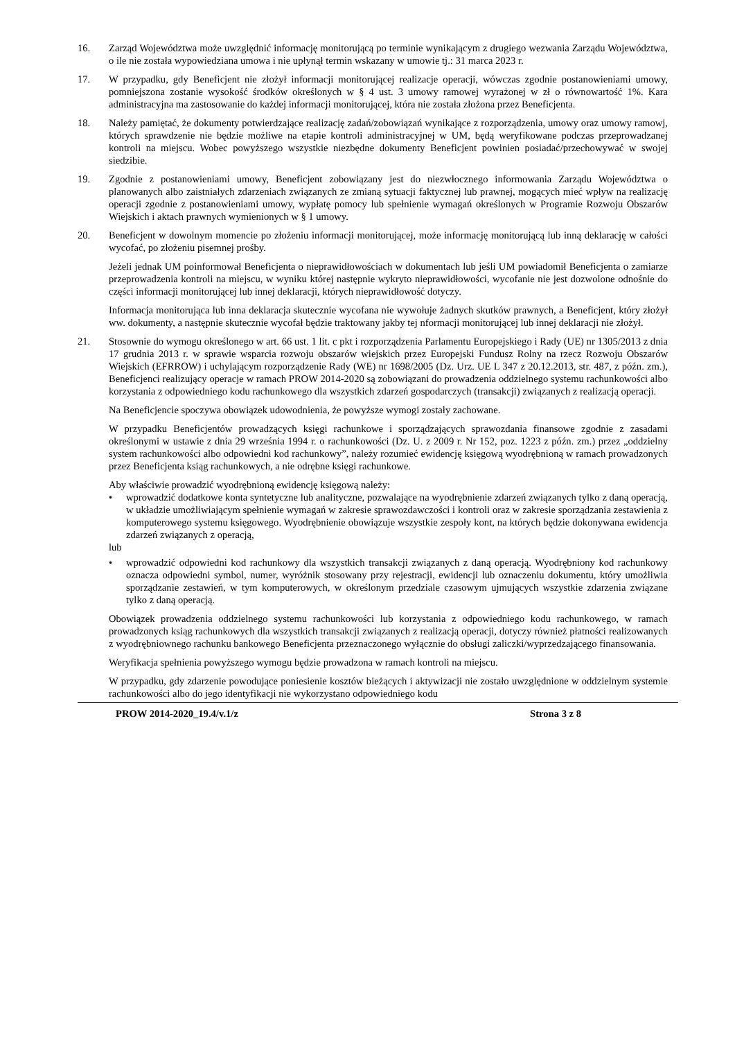16. Zarząd Województwa może uwzględnić informację monitorującą po terminie wynikającym z drugiego wezwania Zarządu Województwa, o ile nie została wypowiedziana umowa i nie upłynął termin wskazany w umowie tj.: 31 marca 2023 r.
17. W przypadku, gdy Beneficjent nie złożył informacji monitorującej realizacje operacji, wówczas zgodnie postanowieniami umowy, pomniejszona zostanie wysokość środków określonych w § 4 ust. 3 umowy ramowej wyrażonej w zł o równowartość 1%. Kara administracyjna ma zastosowanie do każdej informacji monitorującej, która nie została złożona przez Beneficjenta.
18. Należy pamiętać, że dokumenty potwierdzające realizację zadań/zobowiązań wynikające z rozporządzenia, umowy oraz umowy ramowj, których sprawdzenie nie będzie możliwe na etapie kontroli administracyjnej w UM, będą weryfikowane podczas przeprowadzanej kontroli na miejscu. Wobec powyższego wszystkie niezbędne dokumenty Beneficjent powinien posiadać/przechowywać w swojej siedzibie.
19. Zgodnie z postanowieniami umowy, Beneficjent zobowiązany jest do niezwłocznego informowania Zarządu Województwa o planowanych albo zaistniałych zdarzeniach związanych ze zmianą sytuacji faktycznej lub prawnej, mogących mieć wpływ na realizację operacji zgodnie z postanowieniami umowy, wypłatę pomocy lub spełnienie wymagań określonych w Programie Rozwoju Obszarów Wiejskich i aktach prawnych wymienionych w § 1 umowy.
20. Beneficjent w dowolnym momencie po złożeniu informacji monitorującej, może informację monitorującą lub inną deklarację w całości wycofać, po złożeniu pisemnej prośby.
Jeżeli jednak UM poinformował Beneficjenta o nieprawidłowościach w dokumentach lub jeśli UM powiadomił Beneficjenta o zamiarze przeprowadzenia kontroli na miejscu, w wyniku której następnie wykryto nieprawidłowości, wycofanie nie jest dozwolone odnośnie do części informacji monitorującej lub innej deklaracji, których nieprawidłowość dotyczy.
Informacja monitorująca lub inna deklaracja skutecznie wycofana nie wywołuje żadnych skutków prawnych, a Beneficjent, który złożył ww. dokumenty, a następnie skutecznie wycofał będzie traktowany jakby tej nformacji monitorującej lub innej deklaracji nie złożył.
21. Stosownie do wymogu określonego w art. 66 ust. 1 lit. c pkt i rozporządzenia Parlamentu Europejskiego i Rady (UE) nr 1305/2013 z dnia 17 grudnia 2013 r. w sprawie wsparcia rozwoju obszarów wiejskich przez Europejski Fundusz Rolny na rzecz Rozwoju Obszarów Wiejskich (EFRROW) i uchylającym rozporządzenie Rady (WE) nr 1698/2005 (Dz. Urz. UE L 347 z 20.12.2013, str. 487, z późn. zm.), Beneficjenci realizujący operacje w ramach PROW 2014-2020 są zobowiązani do prowadzenia oddzielnego systemu rachunkowości albo korzystania z odpowiedniego kodu rachunkowego dla wszystkich zdarzeń gospodarczych (transakcji) związanych z realizacją operacji.
Na Beneficjencie spoczywa obowiązek udowodnienia, że powyższe wymogi zostały zachowane.
W przypadku Beneficjentów prowadzących księgi rachunkowe i sporządzających sprawozdania finansowe zgodnie z zasadami określonymi w ustawie z dnia 29 września 1994 r. o rachunkowości (Dz. U. z 2009 r. Nr 152, poz. 1223 z późn. zm.) przez „oddzielny system rachunkowości albo odpowiedni kod rachunkowy”, należy rozumieć ewidencję księgową wyodrębnioną w ramach prowadzonych przez Beneficjenta ksiąg rachunkowych, a nie odrębne księgi rachunkowe.
Aby właściwie prowadzić wyodrębnioną ewidencję księgową należy:
• wprowadzić dodatkowe konta syntetyczne lub analityczne, pozwalające na wyodrębnienie zdarzeń związanych tylko z daną operacją, w układzie umożliwiającym spełnienie wymagań w zakresie sprawozdawczości i kontroli oraz w zakresie sporządzania zestawienia z komputerowego systemu księgowego. Wyodrębnienie obowiązuje wszystkie zespoły kont, na których będzie dokonywana ewidencja zdarzeń związanych z operacją,
lub
• wprowadzić odpowiedni kod rachunkowy dla wszystkich transakcji związanych z daną operacją. Wyodrębniony kod rachunkowy oznacza odpowiedni symbol, numer, wyróżnik stosowany przy rejestracji, ewidencji lub oznaczeniu dokumentu, który umożliwia sporządzanie zestawień, w tym komputerowych, w określonym przedziale czasowym ujmujących wszystkie zdarzenia związane tylko z daną operacją.
Obowiązek prowadzenia oddzielnego systemu rachunkowości lub korzystania z odpowiedniego kodu rachunkowego, w ramach prowadzonych ksiąg rachunkowych dla wszystkich transakcji związanych z realizacją operacji, dotyczy również płatności realizowanych z wyodrębniownego rachunku bankowego Beneficjenta przeznaczonego wyłącznie do obsługi zaliczki/wyprzedzającego finansowania.
Weryfikacja spełnienia powyższego wymogu będzie prowadzona w ramach kontroli na miejscu.
W przypadku, gdy zdarzenie powodujące poniesienie kosztów bieżących i aktywizacji nie zostało uwzględnione w oddzielnym systemie rachunkowości albo do jego identyfikacji nie wykorzystano odpowiedniego kodu
PROW 2014-2020_19.4/v.1/z Strona 3 z 8